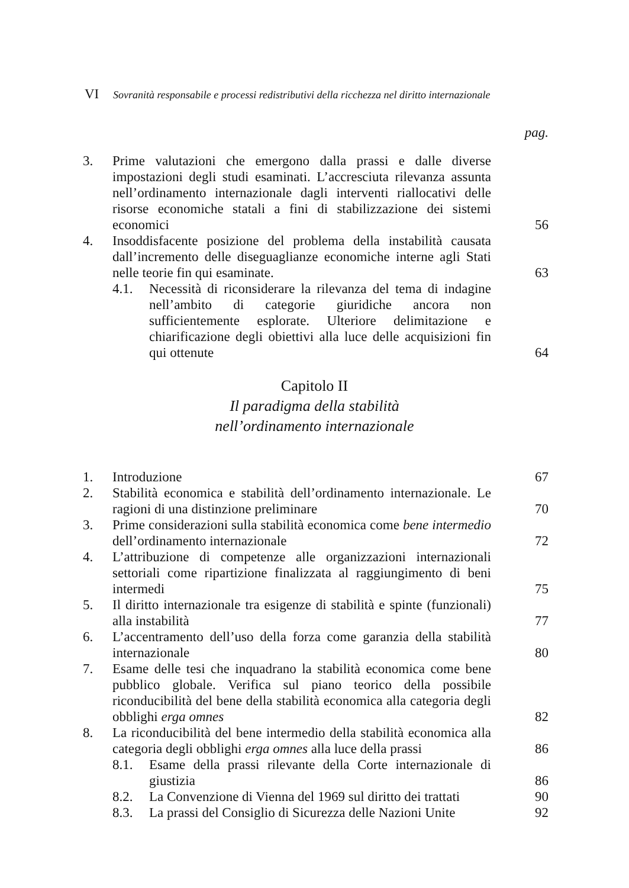VI Sovranità responsabile e processi redistributivi della ricchezza nel diritto internazionale
pag.
3. Prime valutazioni che emergono dalla prassi e dalle diverse impostazioni degli studi esaminati. L’accresciuta rilevanza assunta nell’ordinamento internazionale dagli interventi riallocativi delle risorse economiche statali a fini di stabilizzazione dei sistemi economici
56
4. Insoddisfacente posizione del problema della instabilità causata dall’incremento delle diseguaglianze economiche interne agli Stati nelle teorie fin qui esaminate.
63
4.1. Necessità di riconsiderare la rilevanza del tema di indagine nell’ambito di categorie giuridiche ancora non sufficientemente esplorate. Ulteriore delimitazione e chiarificazione degli obiettivi alla luce delle acquisizioni fin qui ottenute
64
Capitolo II
Il paradigma della stabilità
nell’ordinamento internazionale
1. Introduzione 67
2. Stabilità economica e stabilità dell’ordinamento internazionale. Le ragioni di una distinzione preliminare
70
3. Prime considerazioni sulla stabilità economica come bene intermedio dell’ordinamento internazionale
72
4. L’attribuzione di competenze alle organizzazioni internazionali settoriali come ripartizione finalizzata al raggiungimento di beni intermedi
75
5. Il diritto internazionale tra esigenze di stabilità e spinte (funzionali) alla instabilità
77
6. L’accentramento dell’uso della forza come garanzia della stabilità internazionale
80
7. Esame delle tesi che inquadrano la stabilità economica come bene pubblico globale. Verifica sul piano teorico della possibile riconducibilità del bene della stabilità economica alla categoria degli obblighi erga omnes
82
8. La riconducibilità del bene intermedio della stabilità economica alla categoria degli obblighi erga omnes alla luce della prassi
86
8.1. Esame della prassi rilevante della Corte internazionale di giustizia
86
8.2. La Convenzione di Vienna del 1969 sul diritto dei trattati
90
8.3. La prassi del Consiglio di Sicurezza delle Nazioni Unite
92